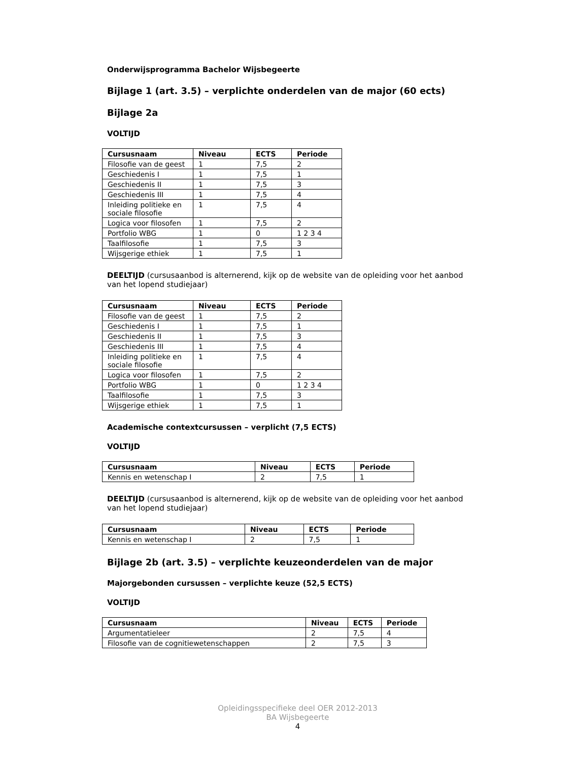Onderwijsprogramma Bachelor Wijsbegeerte
Bijlage 1 (art. 3.5) – verplichte onderdelen van de major (60 ects)
Bijlage 2a
VOLTIJD
| Cursusnaam | Niveau | ECTS | Periode |
| --- | --- | --- | --- |
| Filosofie van de geest | 1 | 7,5 | 2 |
| Geschiedenis I | 1 | 7,5 | 1 |
| Geschiedenis II | 1 | 7,5 | 3 |
| Geschiedenis III | 1 | 7,5 | 4 |
| Inleiding politieke en sociale filosofie | 1 | 7,5 | 4 |
| Logica voor filosofen | 1 | 7,5 | 2 |
| Portfolio WBG | 1 | 0 | 1 2 3 4 |
| Taalfilosofie | 1 | 7,5 | 3 |
| Wijsgerige ethiek | 1 | 7,5 | 1 |
DEELTIJD (cursusaanbod is alternerend, kijk op de website van de opleiding voor het aanbod van het lopend studiejaar)
| Cursusnaam | Niveau | ECTS | Periode |
| --- | --- | --- | --- |
| Filosofie van de geest | 1 | 7,5 | 2 |
| Geschiedenis I | 1 | 7,5 | 1 |
| Geschiedenis II | 1 | 7,5 | 3 |
| Geschiedenis III | 1 | 7,5 | 4 |
| Inleiding politieke en sociale filosofie | 1 | 7,5 | 4 |
| Logica voor filosofen | 1 | 7,5 | 2 |
| Portfolio WBG | 1 | 0 | 1 2 3 4 |
| Taalfilosofie | 1 | 7,5 | 3 |
| Wijsgerige ethiek | 1 | 7,5 | 1 |
Academische contextcursussen – verplicht (7,5 ECTS)
VOLTIJD
| Cursusnaam | Niveau | ECTS | Periode |
| --- | --- | --- | --- |
| Kennis en wetenschap I | 2 | 7,5 | 1 |
DEELTIJD (cursusaanbod is alternerend, kijk op de website van de opleiding voor het aanbod van het lopend studiejaar)
| Cursusnaam | Niveau | ECTS | Periode |
| --- | --- | --- | --- |
| Kennis en wetenschap I | 2 | 7,5 | 1 |
Bijlage 2b (art. 3.5) – verplichte keuzeonderdelen van de major
Majorgebonden cursussen – verplichte keuze (52,5 ECTS)
VOLTIJD
| Cursusnaam | Niveau | ECTS | Periode |
| --- | --- | --- | --- |
| Argumentatieleer | 2 | 7,5 | 4 |
| Filosofie van de cognitiewetenschappen | 2 | 7,5 | 3 |
Opleidingsspecifieke deel OER 2012-2013
BA Wijsbegeerte
4